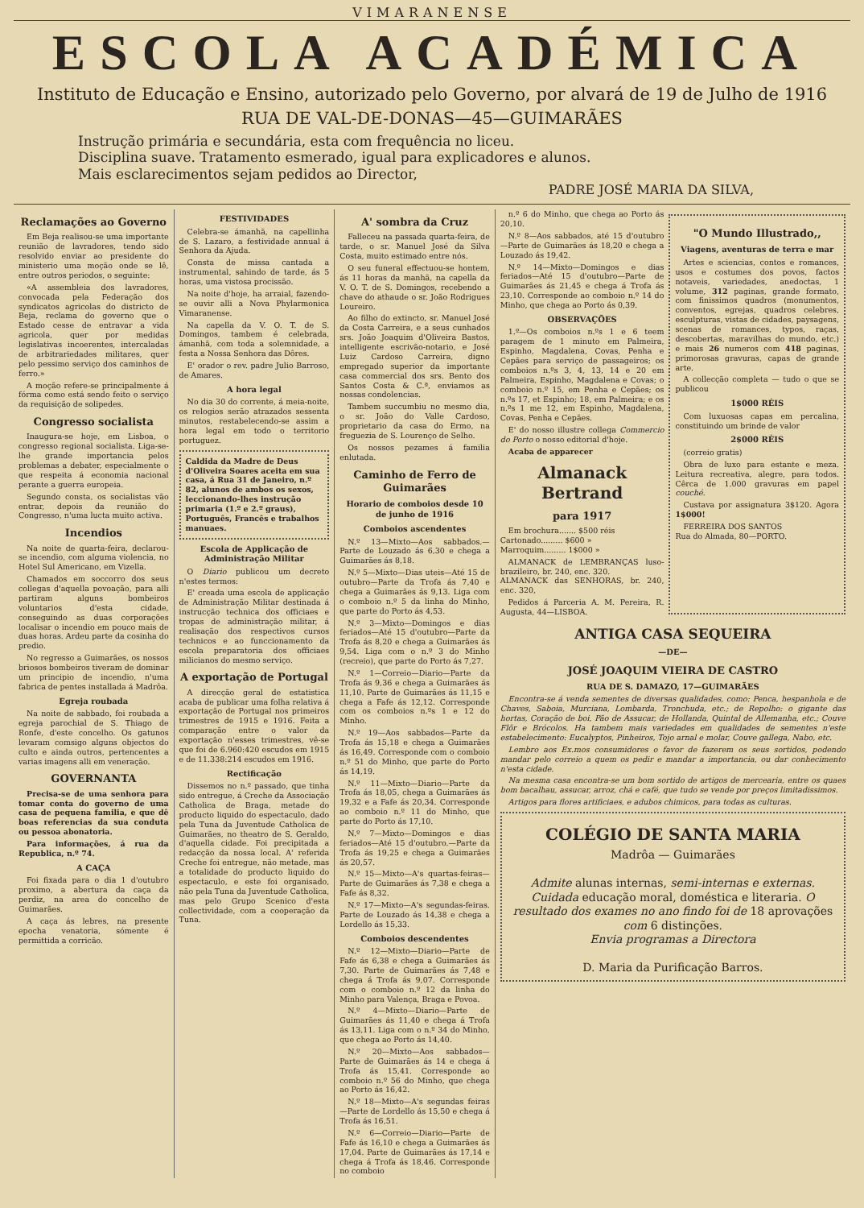VIMARANENSE
ESCOLA ACADÉMICA
Instituto de Educação e Ensino, autorizado pelo Governo, por alvará de 19 de Julho de 1916
RUA DE VAL-DE-DONAS—45—GUIMARÃES
Instrução primária e secundária, esta com frequência no liceu.
Disciplina suave. Tratamento esmerado, igual para explicadores e alunos.
Mais esclarecimentos sejam pedidos ao Director,
PADRE JOSÉ MARIA DA SILVA,
Reclamações ao Governo
Em Beja realisou-se uma importante reunião de lavradores, tendo sido resolvido enviar ao presidente do ministerio uma moção onde se lê, entre outros periodos, o seguinte:
«A assembleia dos lavradores, convocada pela Federação dos syndicatos agricolas do districto de Beja, reclama do governo que o Estado cesse de entravar a vida agricola, quer por medidas legislativas incoerentes, intercaladas de arbitrariedades militares, quer pelo pessimo serviço dos caminhos de ferro.»
A moção refere-se principalmente á fórma como está sendo feito o serviço da requisição de solipedes.
Congresso socialista
Inaugura-se hoje, em Lisboa, o congresso regional socialista. Liga-se-lhe grande importancia pelos problemas a debater, especialmente o que respeita á economia nacional perante a guerra europeia.
Segundo consta, os socialistas vão entrar, depois da reunião do Congresso, n'uma lucta muito activa.
Incendios
Na noite de quarta-feira, declarou-se incendio, com alguma violencia, no Hotel Sul Americano, em Vizella.
Chamados em soccorro dos seus collegas d'aquella povoação, para alli partiram alguns bombeiros voluntarios d'esta cidade, conseguindo as duas corporações localisar o incendio em pouco mais de duas horas. Ardeu parte da cosinha do predio.
No regresso a Guimarães, os nossos briosos bombeiros tiveram de dominar um principio de incendio, n'uma fabrica de pentes installada á Madrôa.
Egreja roubada
Na noite de sabbado, foi roubada a egreja parochial de S. Thiago de Ronfe, d'este concelho. Os gatunos levaram comsigo alguns objectos do culto e ainda outros, pertencentes a varias imagens alli em veneração.
GOVERNANTA
Precisa-se de uma senhora para tomar conta do governo de uma casa de pequena familia, e que dê boas referencias da sua conduta ou pessoa abonatoria.
Para informações, á rua da Republica, n.º 74.
A CAÇA
Foi fixada para o dia 1 d'outubro proximo, a abertura da caça da perdiz, na area do concelho de Guimarães.
A caça ás lebres, na presente epocha venatoria, sómente é permittida a corricão.
FESTIVIDADES
Celebra-se ámanhã, na capellinha de S. Lazaro, a festividade annual á Senhora da Ajuda.
Consta de missa cantada a instrumental, sahindo de tarde, ás 5 horas, uma vistosa procissão.
Na noite d'hoje, ha arraial, fazendo-se ouvir alli a Nova Phylarmonica Vimaranense.
Na capella da V. O. T. de S. Domingos, tambem é celebrada, ámanhã, com toda a solemnidade, a festa a Nossa Senhora das Dôres.
E' orador o rev. padre Julio Barroso, de Amares.
A hora legal
No dia 30 do corrente, á meia-noite, os relogios serão atrazados sessenta minutos, restabelecendo-se assim a hora legal em todo o territorio portuguez.
Caldida da Madre de Deus d'Oliveira Soares aceita em sua casa, á Rua 31 de Janeiro, n.º 82, alunos de ambos os sexos, leccionando-lhes instrução primaria (1.º e 2.º graus), Português, Francês e trabalhos manuaes.
Escola de Applicação de Administração Militar
O Diario publicou um decreto n'estes termos:
E' creada uma escola de applicação de Administração Militar destinada á instrucção technica dos officiaes e tropas de administração militar, á realisação dos respectivos cursos technicos e ao funccionamento da escola preparatoria dos officiaes milicianos do mesmo serviço.
A exportação de Portugal
A direcção geral de estatistica acaba de publicar uma folha relativa á exportação de Portugal nos primeiros trimestres de 1915 e 1916. Feita a comparação entre o valor da exportação n'esses trimestres, vê-se que foi de 6.960:420 escudos em 1915 e de 11.338:214 escudos em 1916.
Rectificação
Dissemos no n.º passado, que tinha sido entregue, á Creche da Associação Catholica de Braga, metade do producto liquido do espectaculo, dado pela Tuna da Juventude Catholica de Guimarães, no theatro de S. Geraldo, d'aquella cidade. Foi precipitada a redacção da nossa local. A' referida Creche foi entregue, não metade, mas a totalidade do producto liquido do espectaculo, e este foi organisado, não pela Tuna da Juventude Catholica, mas pelo Grupo Scenico d'esta collectividade, com a cooperação da Tuna.
A' sombra da Cruz
Falleceu na passada quarta-feira, de tarde, o sr. Manuel José da Silva Costa, muito estimado entre nós.
O seu funeral effectuou-se hontem, ás 11 horas da manhã, na capella da V. O. T. de S. Domingos, recebendo a chave do athaude o sr. João Rodrigues Loureiro.
Ao filho do extincto, sr. Manuel José da Costa Carreira, e a seus cunhados srs. João Joaquim d'Oliveira Bastos, intelligente escrivão-notario, e José Luiz Cardoso Carreira, digno empregado superior da importante casa commercial dos srs. Bento dos Santos Costa & C.ª, enviamos as nossas condolencias.
Tambem succumbiu no mesmo dia, o sr. João do Valle Cardoso, proprietario da casa do Ermo, na freguezia de S. Lourenço de Selho.
Os nossos pezames á familia enlutada.
Caminho de Ferro de Guimarães
Horario de comboios desde 10 de junho de 1916
Comboios ascendentes
N.º 13—Mixto—Aos sabbados.—Parte de Louzado ás 6,30 e chega a Guimarães ás 8,18.
N.º 5—Mixto—Dias uteis—Até 15 de outubro—Parte da Trofa ás 7,40 e chega a Guimarães ás 9,13. Liga com o comboio n.º 5 da linha do Minho, que parte do Porto ás 4,53.
N.º 3—Mixto—Domingos e dias feriados—Até 15 d'outubro—Parte da Trofa ás 8,20 e chega a Guimarães ás 9,54. Liga com o n.º 3 do Minho (recreio), que parte do Porto ás 7,27.
N.º 1—Correio—Diario—Parte da Trofa ás 9,36 e chega a Guimarães ás 11,10. Parte de Guimarães ás 11,15 e chega a Fafe ás 12,12. Corresponde com os comboios n.ºs 1 e 12 do Minho.
N.º 19—Aos sabbados—Parte da Trofa ás 15,18 e chega a Guimarães ás 16,49. Corresponde com o comboio n.º 51 do Minho, que parte do Porto ás 14,19.
N.º 11—Mixto—Diario—Parte da Trofa ás 18,05, chega a Guimarães ás 19,32 e a Fafe ás 20,34. Corresponde ao comboio n.º 11 do Minho, que parte do Porto ás 17,10.
N.º 7—Mixto—Domingos e dias feriados—Até 15 d'outubro.—Parte da Trofa ás 19,25 e chega a Guimarães ás 20,57.
N.º 15—Mixto—A's quartas-feiras—Parte de Guimarães ás 7,38 e chega a Fafe ás 8,32.
N.º 17—Mixto—A's segundas-feiras. Parte de Louzado ás 14,38 e chega a Lordello ás 15,33.
Comboios descendentes
N.º 12—Mixto—Diario—Parte de Fafe ás 6,38 e chega a Guimarães ás 7,30. Parte de Guimarães ás 7,48 e chega á Trofa ás 9,07. Corresponde com o comboio n.º 12 da linha do Minho para Valença, Braga e Povoa.
N.º 4—Mixto—Diario—Parte de Guimarães ás 11,40 e chega á Trofa ás 13,11. Liga com o n.º 34 do Minho, que chega ao Porto ás 14,40.
N.º 20—Mixto—Aos sabbados—Parte de Guimarães ás 14 e chega á Trofa ás 15,41. Corresponde ao comboio n.º 56 do Minho, que chega ao Porto ás 16,42.
N.º 18—Mixto—A's segundas feiras—Parte de Lordello ás 15,50 e chega á Trofa ás 16,51.
N.º 6—Correio—Diario—Parte de Fafe ás 16,10 e chega a Guimarães ás 17,04. Parte de Guimarães ás 17,14 e chega á Trofa ás 18,46. Corresponde no comboio
n.º 6 do Minho, que chega ao Porto ás 20,10.
N.º 8—Aos sabbados, até 15 d'outubro—Parte de Guimarães ás 18,20 e chega a Louzado ás 19,42.
N.º 14—Mixto—Domingos e dias feriados—Até 15 d'outubro—Parte de Guimarães ás 21,45 e chega á Trofa ás 23,10. Corresponde ao comboio n.º 14 do Minho, que chega ao Porto ás 0,39.
OBSERVAÇÕES
1.º—Os comboios n.ºs 1 e 6 teem paragem de 1 minuto em Palmeira, Espinho, Magdalena, Covas, Penha e Cepães para serviço de passageiros; os comboios n.ºs 3, 4, 13, 14 e 20 em Palmeira, Espinho, Magdalena e Covas; o comboio n.º 15, em Penha e Cepães; os n.ºs 17, et Espinho; 18, em Palmeira; e os n.ºs 1 me 12, em Espinho, Magdalena, Covas, Penha e Cepães.
E' do nosso illustre collega Commercio do Porto o nosso editorial d'hoje.
Acaba de apparecer
Almanack Bertrand
para 1917
Em brochura....... $500 réis
Cartonado......... $600 »
Marroquim......... 1$000 »
ALMANACK de LEMBRANÇAS luso-brazileiro, br. 240, enc. 320.
ALMANACK das SENHORAS, br. 240, enc. 320,
Pedidos á Parceria A. M. Pereira, R. Augusta, 44—LISBOA.
"O Mundo Illustrado,,
Viagens, aventuras de terra e mar
Artes e sciencias, contos e romances, usos e costumes dos povos, factos notaveis, variedades, anedoctas, 1 volume, 312 paginas, grande formato, com finissimos quadros (monumentos, conventos, egrejas, quadros celebres, esculpturas, vistas de cidades, paysagens, scenas de romances, typos, raças, descobertas, maravilhas do mundo, etc.) e mais 26 numeros com 418 paginas, primorosas gravuras, capas de grande arte.
A collecção completa — tudo o que se publicou
1$000 RÉIS
Com luxuosas capas em percalina, constituindo um brinde de valor
2$000 RÉIS
(correio gratis)
Obra de luxo para estante e meza. Leitura recreativa, alegre, para todos. Cêrca de 1.000 gravuras em papel couché.
Custava por assignatura 3$120. Agora 1$000!
FERREIRA DOS SANTOS
Rua do Almada, 80—PORTO.
ANTIGA CASA SEQUEIRA
—DE—
JOSÉ JOAQUIM VIEIRA DE CASTRO
RUA DE S. DAMAZO, 17—GUIMARÃES
Encontra-se á venda sementes de diversas qualidades, como: Penca, hespanhola e de Chaves, Saboia, Murciana, Lombarda, Tronchuda, etc.; de Repolho: o gigante das hortas, Coração de boi, Pão de Assucar, de Hollanda, Quintal de Allemanha, etc.; Couve Flôr e Brócolos. Ha tambem mais variedades em qualidades de sementes n'este estabelecimento: Eucalyptos, Pinheiros, Tojo arnal e molar, Couve gallega, Nabo, etc.
Lembro aos Ex.mos consumidores o favor de fazerem os seus sortidos, podendo mandar pelo correio a quem os pedir e mandar a importancia, ou dar conhecimento n'esta cidade.
Na mesma casa encontra-se um bom sortido de artigos de mercearia, entre os quaes bom bacalhau, assucar, arroz, chá e café, que tudo se vende por preços limitadissimos.
Artigos para flores artificiaes, e adubos chimicos, para todas as culturas.
COLÉGIO DE SANTA MARIA
Madrôa — Guimarães
Admite alunas internas, semi-internas e externas. Cuidada educação moral, doméstica e literaria. O resultado dos exames no ano findo foi de 18 aprovações com 6 distinções.
Envia programas a Directora
D. Maria da Purificação Barros.